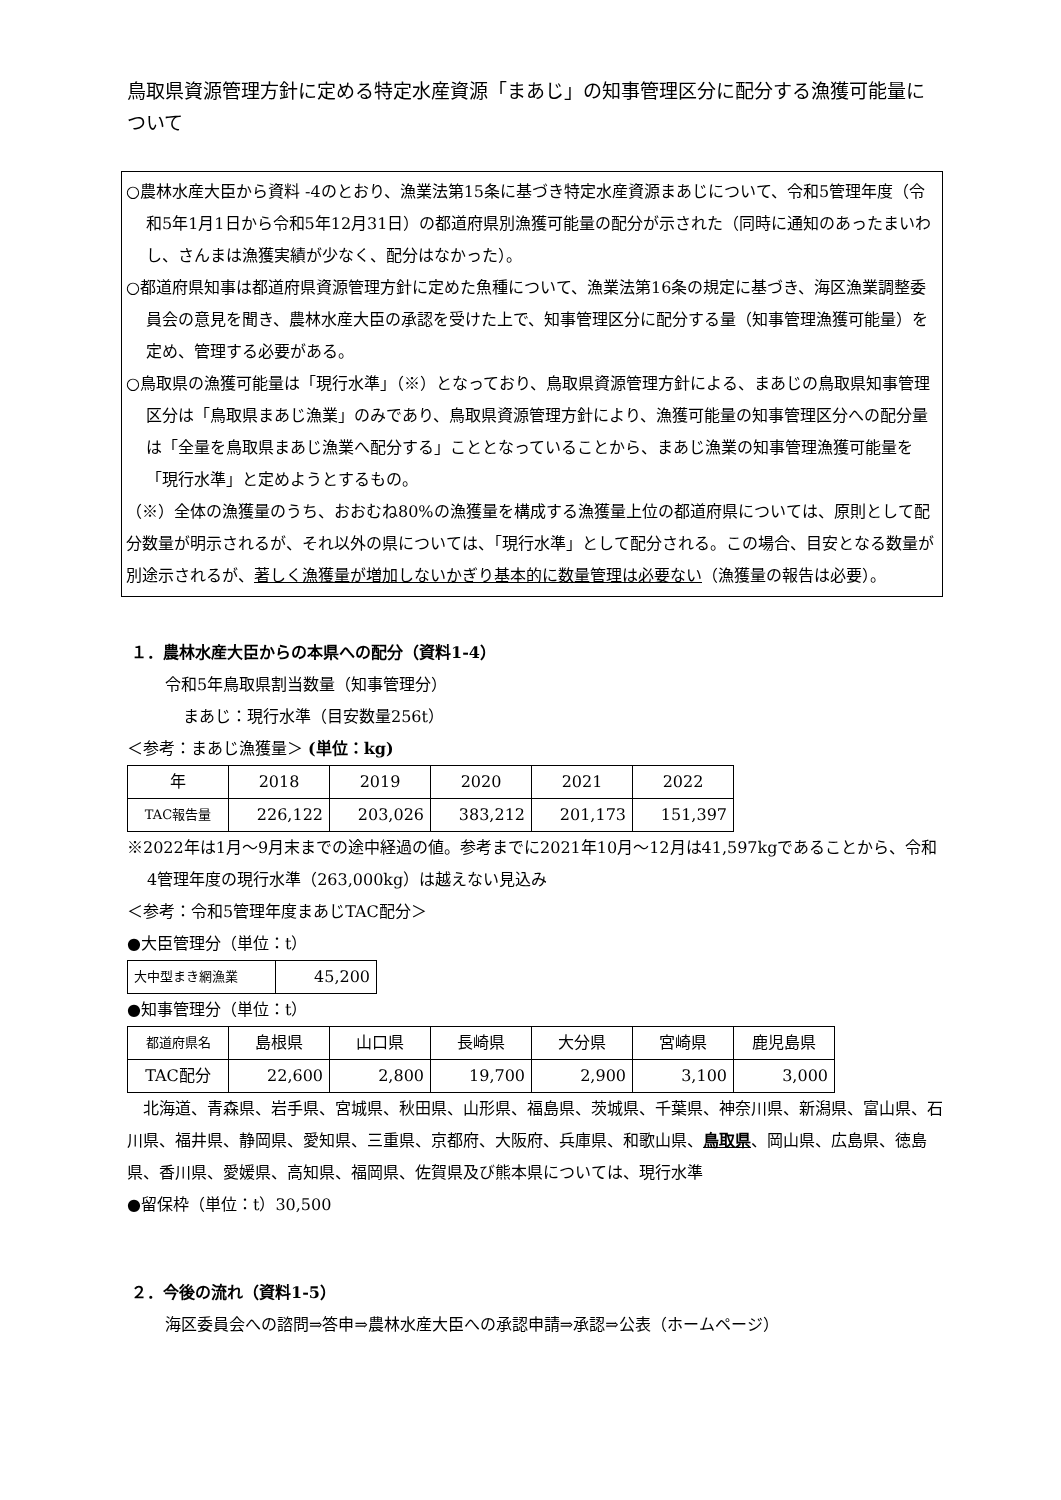鳥取県資源管理方針に定める特定水産資源「まあじ」の知事管理区分に配分する漁獲可能量について
○農林水産大臣から資料 -4のとおり、漁業法第15条に基づき特定水産資源まあじについて、令和5管理年度（令和5年1月1日から令和5年12月31日）の都道府県別漁獲可能量の配分が示された（同時に通知のあったまいわし、さんまは漁獲実績が少なく、配分はなかった）。
○都道府県知事は都道府県資源管理方針に定めた魚種について、漁業法第16条の規定に基づき、海区漁業調整委員会の意見を聞き、農林水産大臣の承認を受けた上で、知事管理区分に配分する量（知事管理漁獲可能量）を定め、管理する必要がある。
○鳥取県の漁獲可能量は「現行水準」（※）となっており、鳥取県資源管理方針による、まあじの鳥取県知事管理区分は「鳥取県まあじ漁業」のみであり、鳥取県資源管理方針により、漁獲可能量の知事管理区分への配分量は「全量を鳥取県まあじ漁業へ配分する」こととなっていることから、まあじ漁業の知事管理漁獲可能量を「現行水準」と定めようとするもの。
（※）全体の漁獲量のうち、おおむね80%の漁獲量を構成する漁獲量上位の都道府県については、原則として配分数量が明示されるが、それ以外の県については、「現行水準」として配分される。この場合、目安となる数量が別途示されるが、著しく漁獲量が増加しないかぎり基本的に数量管理は必要ない（漁獲量の報告は必要）。
１．農林水産大臣からの本県への配分（資料1-4）
令和5年鳥取県割当数量（知事管理分）
まあじ：現行水準（目安数量256t）
＜参考：まあじ漁獲量＞ (単位：kg)
| 年 | 2018 | 2019 | 2020 | 2021 | 2022 |
| TAC報告量 | 226,122 | 203,026 | 383,212 | 201,173 | 151,397 |
※2022年は1月～9月末までの途中経過の値。参考までに2021年10月～12月は41,597kgであることから、令和4管理年度の現行水準（263,000kg）は越えない見込み
＜参考：令和5管理年度まあじTAC配分＞
●大臣管理分（単位：t）
| 大中型まき網漁業 | 45,200 |
●知事管理分（単位：t）
| 都道府県名 | 島根県 | 山口県 | 長崎県 | 大分県 | 宮崎県 | 鹿児島県 |
| TAC配分 | 22,600 | 2,800 | 19,700 | 2,900 | 3,100 | 3,000 |
　北海道、青森県、岩手県、宮城県、秋田県、山形県、福島県、茨城県、千葉県、神奈川県、新潟県、富山県、石川県、福井県、静岡県、愛知県、三重県、京都府、大阪府、兵庫県、和歌山県、鳥取県、岡山県、広島県、徳島県、香川県、愛媛県、高知県、福岡県、佐賀県及び熊本県については、現行水準
●留保枠（単位：t）30,500
２．今後の流れ（資料1-5）
海区委員会への諮問⇒答申⇒農林水産大臣への承認申請⇒承認⇒公表（ホームページ）